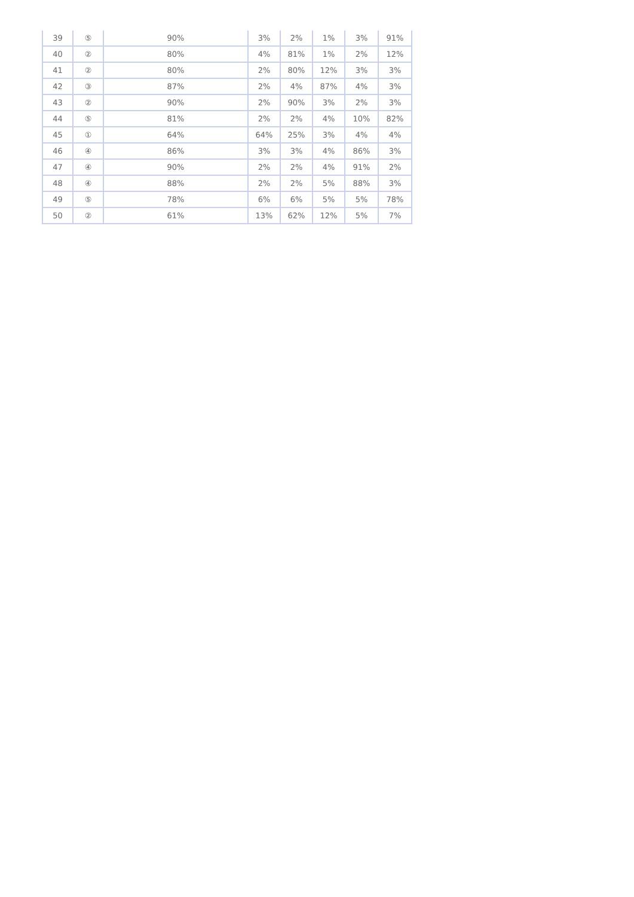| 39 | ⑤ | 90% | 3% | 2% | 1% | 3% | 91% |
| 40 | ② | 80% | 4% | 81% | 1% | 2% | 12% |
| 41 | ② | 80% | 2% | 80% | 12% | 3% | 3% |
| 42 | ③ | 87% | 2% | 4% | 87% | 4% | 3% |
| 43 | ② | 90% | 2% | 90% | 3% | 2% | 3% |
| 44 | ⑤ | 81% | 2% | 2% | 4% | 10% | 82% |
| 45 | ① | 64% | 64% | 25% | 3% | 4% | 4% |
| 46 | ④ | 86% | 3% | 3% | 4% | 86% | 3% |
| 47 | ④ | 90% | 2% | 2% | 4% | 91% | 2% |
| 48 | ④ | 88% | 2% | 2% | 5% | 88% | 3% |
| 49 | ⑤ | 78% | 6% | 6% | 5% | 5% | 78% |
| 50 | ② | 61% | 13% | 62% | 12% | 5% | 7% |